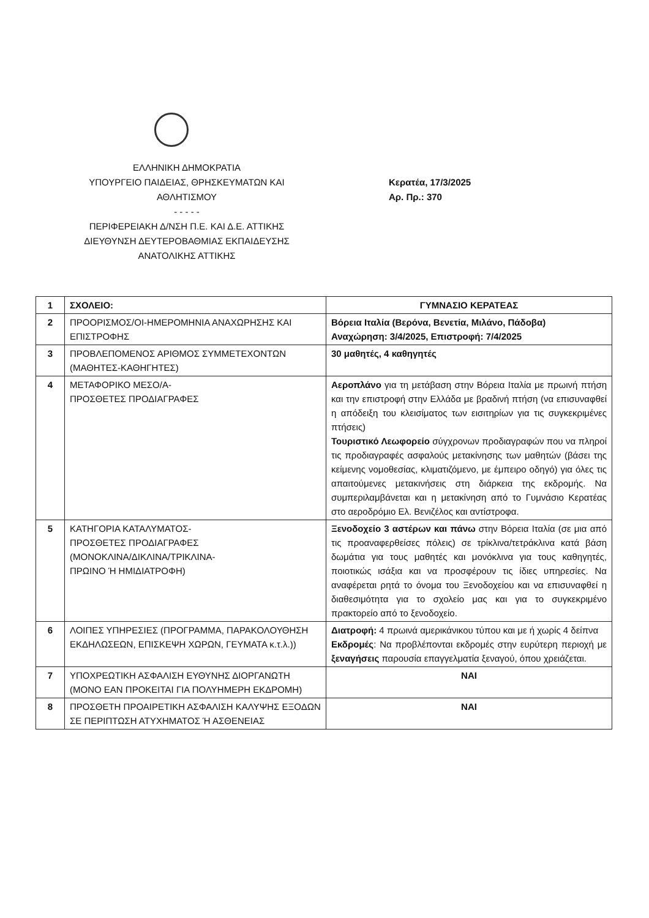ΕΛΛΗΝΙΚΗ ΔΗΜΟΚΡΑΤΙΑ
ΥΠΟΥΡΓΕΙΟ ΠΑΙΔΕΙΑΣ, ΘΡΗΣΚΕΥΜΑΤΩΝ ΚΑΙ
ΑΘΛΗΤΙΣΜΟΥ
- - - - -
ΠΕΡΙΦΕΡΕΙΑΚΗ Δ/ΝΣΗ Π.Ε. ΚΑΙ Δ.Ε. ΑΤΤΙΚΗΣ
ΔΙΕΥΘΥΝΣΗ ΔΕΥΤΕΡΟΒΑΘΜΙΑΣ ΕΚΠΑΙΔΕΥΣΗΣ
ΑΝΑΤΟΛΙΚΗΣ ΑΤΤΙΚΗΣ
Κερατέα, 17/3/2025
Αρ. Πρ.: 370
| 1 | ΣΧΟΛΕΙΟ: | ΓΥΜΝΑΣΙΟ ΚΕΡΑΤΕΑΣ |
| 2 | ΠΡΟΟΡΙΣΜΟΣ/ΟΙ-ΗΜΕΡΟΜΗΝΙΑ ΑΝΑΧΩΡΗΣΗΣ ΚΑΙ ΕΠΙΣΤΡΟΦΗΣ | Βόρεια Ιταλία (Βερόνα, Βενετία, Μιλάνο, Πάδοβα) Αναχώρηση: 3/4/2025, Επιστροφή: 7/4/2025 |
| 3 | ΠΡΟΒΛΕΠΟΜΕΝΟΣ ΑΡΙΘΜΟΣ ΣΥΜΜΕΤΕΧΟΝΤΩΝ (ΜΑΘΗΤΕΣ-ΚΑΘΗΓΗΤΕΣ) | 30 μαθητές, 4 καθηγητές |
| 4 | ΜΕΤΑΦΟΡΙΚΟ ΜΕΣΟ/Α- ΠΡΟΣΘΕΤΕΣ ΠΡΟΔΙΑΓΡΑΦΕΣ | Αεροπλάνο για τη μετάβαση στην Βόρεια Ιταλία με πρωινή πτήση και την επιστροφή στην Ελλάδα με βραδινή πτήση (να επισυναφθεί η απόδειξη του κλεισίματος των εισιτηρίων για τις συγκεκριμένες πτήσεις) Τουριστικό Λεωφορείο σύγχρονων προδιαγραφών που να πληροί τις προδιαγραφές ασφαλούς μετακίνησης των μαθητών (βάσει της κείμενης νομοθεσίας, κλιματιζόμενο, με έμπειρο οδηγό) για όλες τις απαιτούμενες μετακινήσεις στη διάρκεια της εκδρομής. Να συμπεριλαμβάνεται και η μετακίνηση από το Γυμνάσιο Κερατέας στο αεροδρόμιο Ελ. Βενιζέλος και αντίστροφα. |
| 5 | ΚΑΤΗΓΟΡΙΑ ΚΑΤΑΛΥΜΑΤΟΣ- ΠΡΟΣΘΕΤΕΣ ΠΡΟΔΙΑΓΡΑΦΕΣ (ΜΟΝΟΚΛΙΝΑ/ΔΙΚΛΙΝΑ/ΤΡΙΚΛΙΝΑ- ΠΡΩΙΝΟ Ή ΗΜΙΔΙΑΤΡΟΦΗ) | Ξενοδοχείο 3 αστέρων και πάνω στην Βόρεια Ιταλία (σε μια από τις προαναφερθείσες πόλεις) σε τρίκλινα/τετράκλινα κατά βάση δωμάτια για τους μαθητές και μονόκλινα για τους καθηγητές, ποιοτικώς ισάξια και να προσφέρουν τις ίδιες υπηρεσίες. Να αναφέρεται ρητά το όνομα του Ξενοδοχείου και να επισυναφθεί η διαθεσιμότητα για το σχολείο μας και για το συγκεκριμένο πρακτορείο από το ξενοδοχείο. |
| 6 | ΛΟΙΠΕΣ ΥΠΗΡΕΣΙΕΣ (ΠΡΟΓΡΑΜΜΑ, ΠΑΡΑΚΟΛΟΥΘΗΣΗ ΕΚΔΗΛΩΣΕΩΝ, ΕΠΙΣΚΕΨΗ ΧΩΡΩΝ, ΓΕΥΜΑΤΑ κ.τ.λ.)) | Διατροφή: 4 πρωινά αμερικάνικου τύπου και με ή χωρίς 4 δείπνα Εκδρομές : Να προβλέπονται εκδρομές στην ευρύτερη περιοχή με ξεναγήσεις παρουσία επαγγελματία ξεναγού, όπου χρειάζεται. |
| 7 | ΥΠΟΧΡΕΩΤΙΚΗ ΑΣΦΑΛΙΣΗ ΕΥΘΥΝΗΣ ΔΙΟΡΓΑΝΩΤΗ (ΜΟΝΟ ΕΑΝ ΠΡΟΚΕΙΤΑΙ ΓΙΑ ΠΟΛΥΗΜΕΡΗ ΕΚΔΡΟΜΗ) | ΝΑΙ |
| 8 | ΠΡΟΣΘΕΤΗ ΠΡΟΑΙΡΕΤΙΚΗ ΑΣΦΑΛΙΣΗ ΚΑΛΥΨΗΣ ΕΞΟΔΩΝ ΣΕ ΠΕΡΙΠΤΩΣΗ ΑΤΥΧΗΜΑΤΟΣ Ή ΑΣΘΕΝΕΙΑΣ | ΝΑΙ |